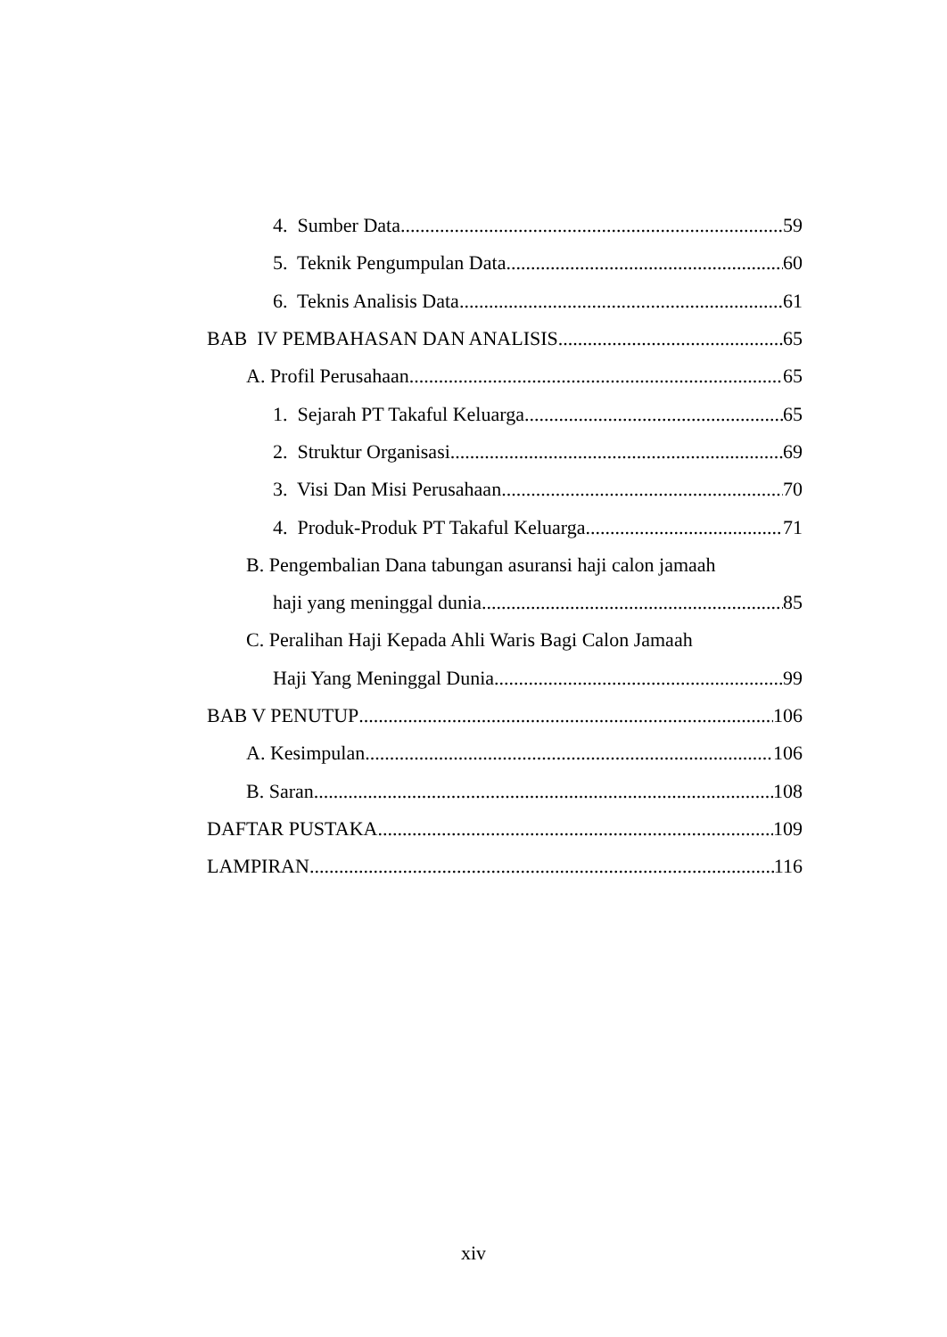4. Sumber Data 59
5. Teknik Pengumpulan Data 60
6. Teknis Analisis Data 61
BAB IV PEMBAHASAN DAN ANALISIS 65
A. Profil Perusahaan 65
1. Sejarah PT Takaful Keluarga 65
2. Struktur Organisasi 69
3. Visi Dan Misi Perusahaan 70
4. Produk-Produk PT Takaful Keluarga 71
B. Pengembalian Dana tabungan asuransi haji calon jamaah
haji yang meninggal dunia 85
C. Peralihan Haji Kepada Ahli Waris Bagi Calon Jamaah
Haji Yang Meninggal Dunia 99
BAB V PENUTUP 106
A. Kesimpulan 106
B. Saran 108
DAFTAR PUSTAKA 109
LAMPIRAN 116
xiv